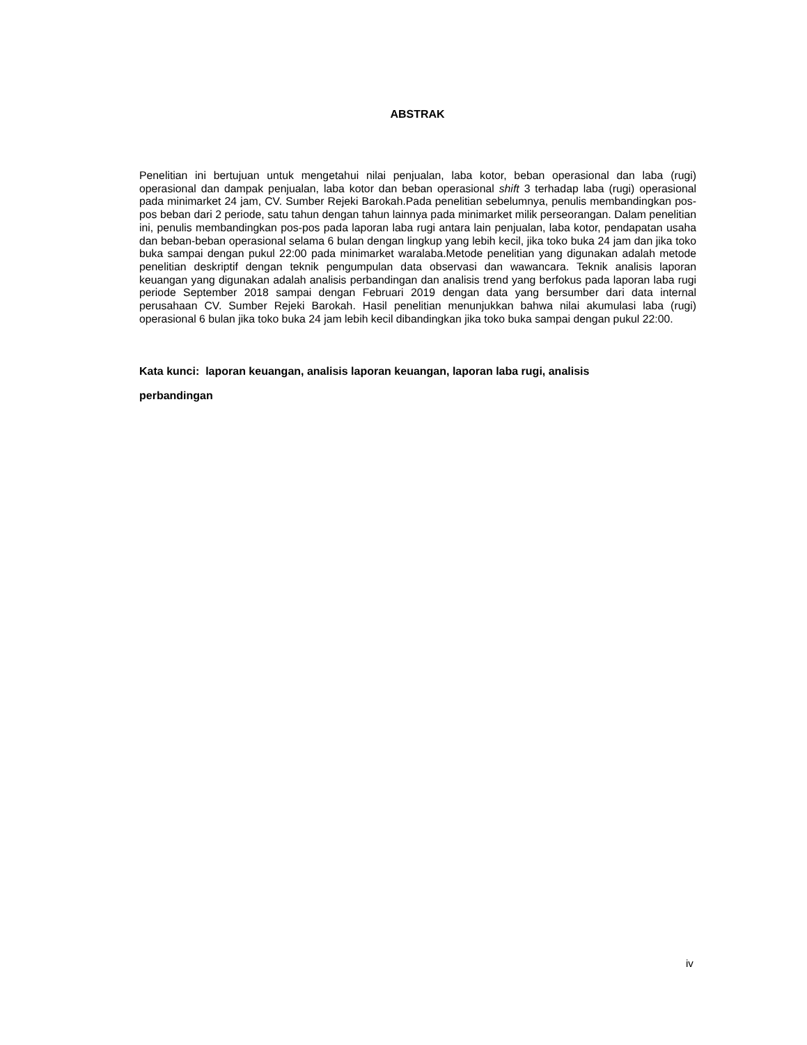ABSTRAK
Penelitian ini bertujuan untuk mengetahui nilai penjualan, laba kotor, beban operasional dan laba (rugi) operasional dan dampak penjualan, laba kotor dan beban operasional shift 3 terhadap laba (rugi) operasional pada minimarket 24 jam, CV. Sumber Rejeki Barokah.Pada penelitian sebelumnya, penulis membandingkan pos-pos beban dari 2 periode, satu tahun dengan tahun lainnya pada minimarket milik perseorangan. Dalam penelitian ini, penulis membandingkan pos-pos pada laporan laba rugi antara lain penjualan, laba kotor, pendapatan usaha dan beban-beban operasional selama 6 bulan dengan lingkup yang lebih kecil, jika toko buka 24 jam dan jika toko buka sampai dengan pukul 22:00 pada minimarket waralaba.Metode penelitian yang digunakan adalah metode penelitian deskriptif dengan teknik pengumpulan data observasi dan wawancara. Teknik analisis laporan keuangan yang digunakan adalah analisis perbandingan dan analisis trend yang berfokus pada laporan laba rugi periode September 2018 sampai dengan Februari 2019 dengan data yang bersumber dari data internal perusahaan CV. Sumber Rejeki Barokah. Hasil penelitian menunjukkan bahwa nilai akumulasi laba (rugi) operasional 6 bulan jika toko buka 24 jam lebih kecil dibandingkan jika toko buka sampai dengan pukul 22:00.
Kata kunci: laporan keuangan, analisis laporan keuangan, laporan laba rugi, analisis
perbandingan
iv